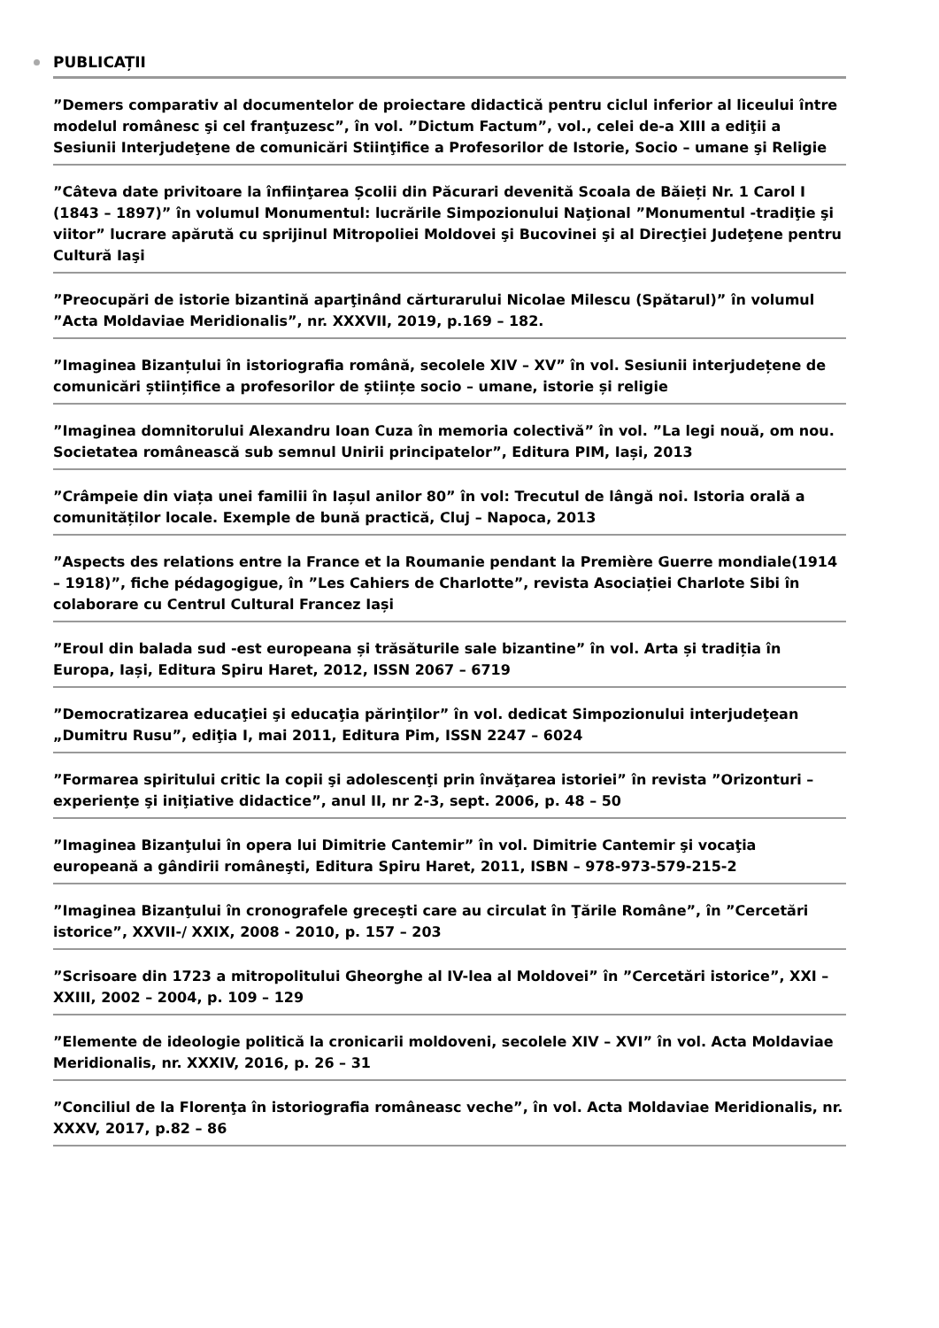PUBLICAȚII
”Demers comparativ al documentelor de proiectare didactică pentru ciclul inferior al liceului între modelul românesc şi cel franţuzesc”, în vol. ”Dictum Factum”, vol., celei de-a XIII a ediţii a Sesiunii Interjudeţene de comunicări Stiinţifice a Profesorilor de Istorie, Socio – umane şi Religie
”Câteva date privitoare la înfiinţarea Școlii din Păcurari devenită Scoala de Băieți Nr. 1 Carol I (1843 – 1897)” în volumul Monumentul: lucrările Simpozionului Naţional ”Monumentul -tradiţie şi viitor” lucrare apărută cu sprijinul Mitropoliei Moldovei şi Bucovinei şi al Direcţiei Judeţene pentru Cultură Iaşi
”Preocupări de istorie bizantină aparţinând cărturarului Nicolae Milescu (Spătarul)” în volumul ”Acta Moldaviae Meridionalis”, nr. XXXVII, 2019, p.169 – 182.
”Imaginea Bizanțului în istoriografia română, secolele XIV – XV” în vol. Sesiunii interjudețene de comunicări științifice a profesorilor de științe socio – umane, istorie și religie
”Imaginea domnitorului Alexandru Ioan Cuza în memoria colectivă” în vol. ”La legi nouă, om nou. Societatea românească sub semnul Unirii principatelor”, Editura PIM, Iași, 2013
”Crâmpeie din viața unei familii în Iașul anilor 80” în vol: Trecutul de lângă noi. Istoria orală a comunităților locale. Exemple de bună practică, Cluj – Napoca, 2013
”Aspects des relations entre la France et la Roumanie pendant la Première Guerre mondiale(1914 – 1918)”, fiche pédagogigue, în ”Les Cahiers de Charlotte”, revista Asociației Charlote Sibi în colaborare cu Centrul Cultural Francez Iași
”Eroul din balada sud -est europeana și trăsăturile sale bizantine” în vol. Arta și tradiția în Europa, Iași, Editura Spiru Haret, 2012, ISSN 2067 – 6719
”Democratizarea educaţiei şi educaţia părinţilor” în vol. dedicat Simpozionului interjudeţean „Dumitru Rusu”, ediţia I, mai 2011, Editura Pim, ISSN 2247 – 6024
”Formarea spiritului critic la copii şi adolescenţi prin învăţarea istoriei” în revista ”Orizonturi – experienţe şi iniţiative didactice”, anul II, nr 2-3, sept. 2006, p. 48 – 50
”Imaginea Bizanţului în opera lui Dimitrie Cantemir” în vol. Dimitrie Cantemir şi vocaţia europeană a gândirii româneşti, Editura Spiru Haret, 2011, ISBN – 978-973-579-215-2
”Imaginea Bizanţului în cronografele greceşti care au circulat în Ţările Române”, în ”Cercetări istorice”, XXVII-/ XXIX, 2008 - 2010, p. 157 – 203
”Scrisoare din 1723 a mitropolitului Gheorghe al IV-lea al Moldovei” în ”Cercetări istorice”, XXI – XXIII, 2002 – 2004, p. 109 – 129
”Elemente de ideologie politică la cronicarii moldoveni, secolele XIV – XVI” în vol. Acta Moldaviae Meridionalis, nr. XXXIV, 2016, p. 26 – 31
”Conciliul de la Florenţa în istoriografia româneasc veche”, în vol. Acta Moldaviae Meridionalis, nr. XXXV, 2017, p.82 – 86